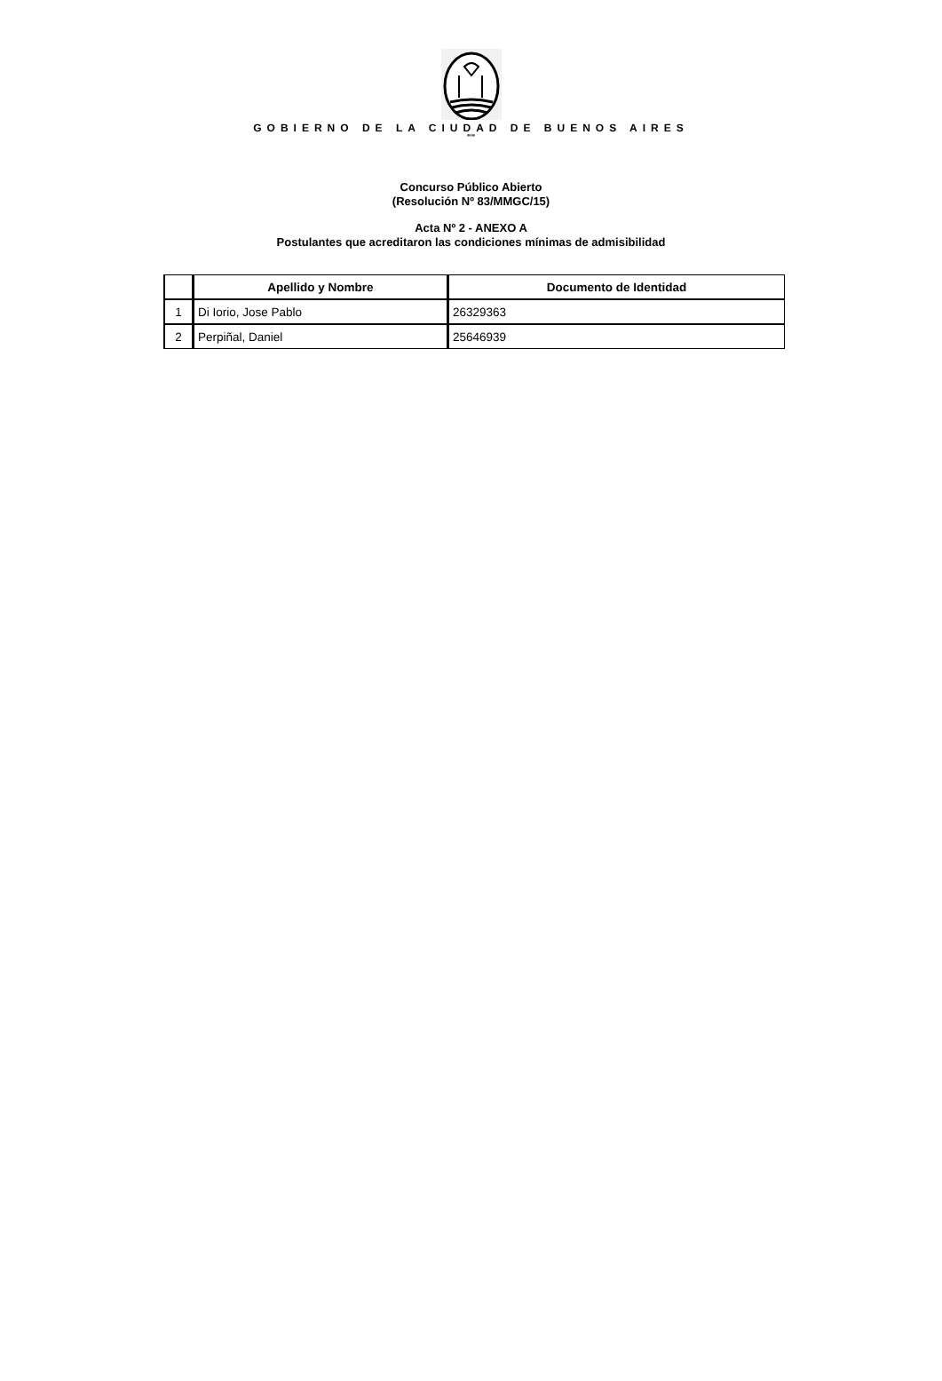GOBIERNO DE LA CIUDAD DE BUENOS AIRES
""
Concurso Público Abierto
(Resolución Nº 83/MMGC/15)
Acta Nº 2 - ANEXO A
Postulantes que acreditaron las condiciones mínimas de admisibilidad
| | Apellido y Nombre | Documento de Identidad |
| --- | --- | --- |
| 1 | Di Iorio, Jose Pablo | 26329363 |
| 2 | Perpiñal, Daniel | 25646939 |